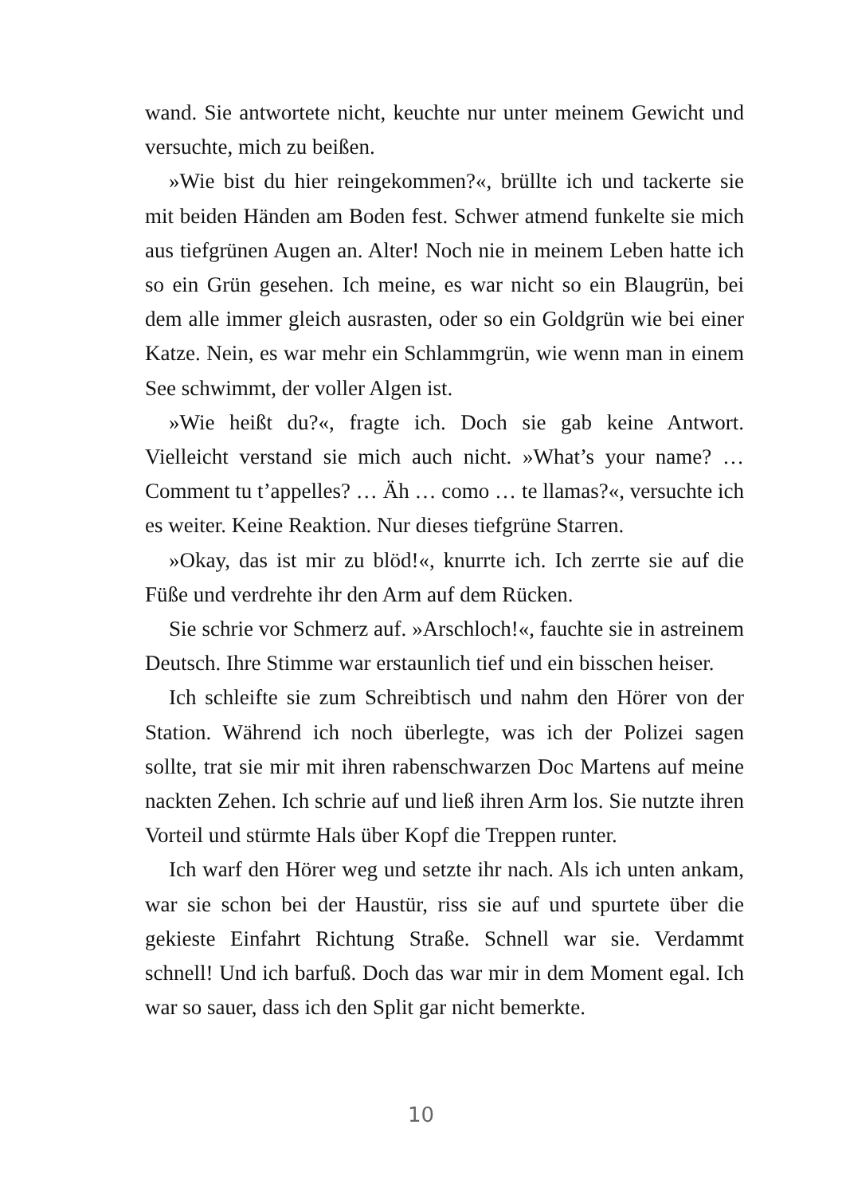wand. Sie antwortete nicht, keuchte nur unter meinem Gewicht und versuchte, mich zu beißen.
»Wie bist du hier reingekommen?«, brüllte ich und tackerte sie mit beiden Händen am Boden fest. Schwer atmend funkelte sie mich aus tiefgrünen Augen an. Alter! Noch nie in meinem Leben hatte ich so ein Grün gesehen. Ich meine, es war nicht so ein Blaugrün, bei dem alle immer gleich ausrasten, oder so ein Gold­grün wie bei einer Katze. Nein, es war mehr ein Schlammgrün, wie wenn man in einem See schwimmt, der voller Algen ist.
»Wie heißt du?«, fragte ich. Doch sie gab keine Antwort. Vielleicht verstand sie mich auch nicht. »What’s your name? … Comment tu t’appelles? … Äh … como … te llamas?«, versuchte ich es weiter. Keine Reaktion. Nur dieses tiefgrüne Starren.
»Okay, das ist mir zu blöd!«, knurrte ich. Ich zerrte sie auf die Füße und verdrehte ihr den Arm auf dem Rücken.
Sie schrie vor Schmerz auf. »Arschloch!«, fauchte sie in astrei­nem Deutsch. Ihre Stimme war erstaunlich tief und ein bisschen heiser.
Ich schleifte sie zum Schreibtisch und nahm den Hörer von der Station. Während ich noch überlegte, was ich der Polizei sa­gen sollte, trat sie mir mit ihren rabenschwarzen Doc Martens auf meine nackten Zehen. Ich schrie auf und ließ ihren Arm los. Sie nutzte ihren Vorteil und stürmte Hals über Kopf die Treppen runter.
Ich warf den Hörer weg und setzte ihr nach. Als ich unten an­kam, war sie schon bei der Haustür, riss sie auf und spurtete über die gekieste Einfahrt Richtung Straße. Schnell war sie. Verdammt schnell! Und ich barfuß. Doch das war mir in dem Moment egal. Ich war so sauer, dass ich den Split gar nicht bemerkte.
10